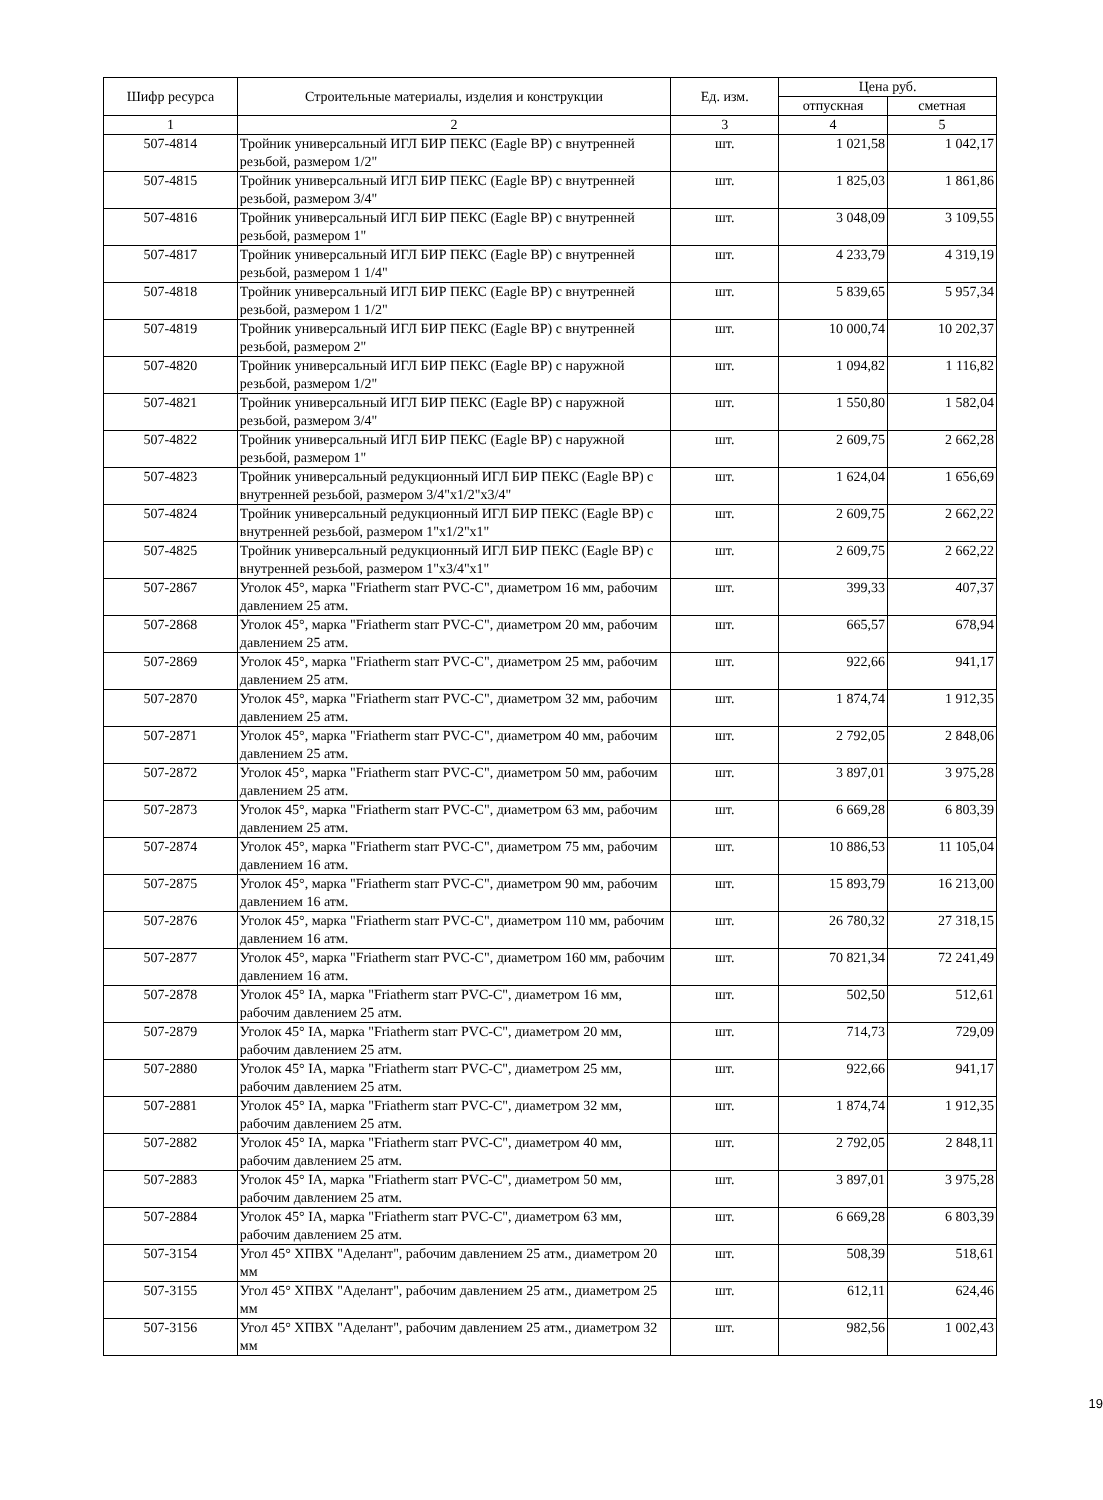| Шифр ресурса | Строительные материалы, изделия и конструкции | Ед. изм. | Цена руб. | |
| --- | --- | --- | --- | --- |
| | | | отпускная | сметная |
| 1 | 2 | 3 | 4 | 5 |
| 507-4814 | Тройник универсальный ИГЛ БИР ПЕКС (Eagle BP) с внутренней резьбой, размером 1/2" | шт. | 1 021,58 | 1 042,17 |
| 507-4815 | Тройник универсальный ИГЛ БИР ПЕКС (Eagle BP) с внутренней резьбой, размером 3/4" | шт. | 1 825,03 | 1 861,86 |
| 507-4816 | Тройник универсальный ИГЛ БИР ПЕКС (Eagle BP) с внутренней резьбой, размером 1" | шт. | 3 048,09 | 3 109,55 |
| 507-4817 | Тройник универсальный ИГЛ БИР ПЕКС (Eagle BP) с внутренней резьбой, размером 1 1/4" | шт. | 4 233,79 | 4 319,19 |
| 507-4818 | Тройник универсальный ИГЛ БИР ПЕКС (Eagle BP) с внутренней резьбой, размером 1 1/2" | шт. | 5 839,65 | 5 957,34 |
| 507-4819 | Тройник универсальный ИГЛ БИР ПЕКС (Eagle BP) с внутренней резьбой, размером 2" | шт. | 10 000,74 | 10 202,37 |
| 507-4820 | Тройник универсальный ИГЛ БИР ПЕКС (Eagle BP) с наружной резьбой, размером 1/2" | шт. | 1 094,82 | 1 116,82 |
| 507-4821 | Тройник универсальный ИГЛ БИР ПЕКС (Eagle BP) с наружной резьбой, размером 3/4" | шт. | 1 550,80 | 1 582,04 |
| 507-4822 | Тройник универсальный ИГЛ БИР ПЕКС (Eagle BP) с наружной резьбой, размером 1" | шт. | 2 609,75 | 2 662,28 |
| 507-4823 | Тройник универсальный редукционный ИГЛ БИР ПЕКС (Eagle BP) с внутренней резьбой, размером 3/4"x1/2"x3/4" | шт. | 1 624,04 | 1 656,69 |
| 507-4824 | Тройник универсальный редукционный ИГЛ БИР ПЕКС (Eagle BP) с внутренней резьбой, размером 1"x1/2"x1" | шт. | 2 609,75 | 2 662,22 |
| 507-4825 | Тройник универсальный редукционный ИГЛ БИР ПЕКС (Eagle BP) с внутренней резьбой, размером 1"x3/4"x1" | шт. | 2 609,75 | 2 662,22 |
| 507-2867 | Уголок 45°, марка "Friatherm starr PVC-C", диаметром 16 мм, рабочим давлением 25 атм. | шт. | 399,33 | 407,37 |
| 507-2868 | Уголок 45°, марка "Friatherm starr PVC-C", диаметром 20 мм, рабочим давлением 25 атм. | шт. | 665,57 | 678,94 |
| 507-2869 | Уголок 45°, марка "Friatherm starr PVC-C", диаметром 25 мм, рабочим давлением 25 атм. | шт. | 922,66 | 941,17 |
| 507-2870 | Уголок 45°, марка "Friatherm starr PVC-C", диаметром 32 мм, рабочим давлением 25 атм. | шт. | 1 874,74 | 1 912,35 |
| 507-2871 | Уголок 45°, марка "Friatherm starr PVC-C", диаметром 40 мм, рабочим давлением 25 атм. | шт. | 2 792,05 | 2 848,06 |
| 507-2872 | Уголок 45°, марка "Friatherm starr PVC-C", диаметром 50 мм, рабочим давлением 25 атм. | шт. | 3 897,01 | 3 975,28 |
| 507-2873 | Уголок 45°, марка "Friatherm starr PVC-C", диаметром 63 мм, рабочим давлением 25 атм. | шт. | 6 669,28 | 6 803,39 |
| 507-2874 | Уголок 45°, марка "Friatherm starr PVC-C", диаметром 75 мм, рабочим давлением 16 атм. | шт. | 10 886,53 | 11 105,04 |
| 507-2875 | Уголок 45°, марка "Friatherm starr PVC-C", диаметром 90 мм, рабочим давлением 16 атм. | шт. | 15 893,79 | 16 213,00 |
| 507-2876 | Уголок 45°, марка "Friatherm starr PVC-C", диаметром 110 мм, рабочим давлением 16 атм. | шт. | 26 780,32 | 27 318,15 |
| 507-2877 | Уголок 45°, марка "Friatherm starr PVC-C", диаметром 160 мм, рабочим давлением 16 атм. | шт. | 70 821,34 | 72 241,49 |
| 507-2878 | Уголок 45° IA, марка "Friatherm starr PVC-C", диаметром 16 мм, рабочим давлением 25 атм. | шт. | 502,50 | 512,61 |
| 507-2879 | Уголок 45° IA, марка "Friatherm starr PVC-C", диаметром 20 мм, рабочим давлением 25 атм. | шт. | 714,73 | 729,09 |
| 507-2880 | Уголок 45° IA, марка "Friatherm starr PVC-C", диаметром 25 мм, рабочим давлением 25 атм. | шт. | 922,66 | 941,17 |
| 507-2881 | Уголок 45° IA, марка "Friatherm starr PVC-C", диаметром 32 мм, рабочим давлением 25 атм. | шт. | 1 874,74 | 1 912,35 |
| 507-2882 | Уголок 45° IA, марка "Friatherm starr PVC-C", диаметром 40 мм, рабочим давлением 25 атм. | шт. | 2 792,05 | 2 848,11 |
| 507-2883 | Уголок 45° IA, марка "Friatherm starr PVC-C", диаметром 50 мм, рабочим давлением 25 атм. | шт. | 3 897,01 | 3 975,28 |
| 507-2884 | Уголок 45° IA, марка "Friatherm starr PVC-C", диаметром 63 мм, рабочим давлением 25 атм. | шт. | 6 669,28 | 6 803,39 |
| 507-3154 | Угол 45° ХПВХ "Аделант", рабочим давлением 25 атм., диаметром 20 мм | шт. | 508,39 | 518,61 |
| 507-3155 | Угол 45° ХПВХ "Аделант", рабочим давлением 25 атм., диаметром 25 мм | шт. | 612,11 | 624,46 |
| 507-3156 | Угол 45° ХПВХ "Аделант", рабочим давлением 25 атм., диаметром 32 мм | шт. | 982,56 | 1 002,43 |
19